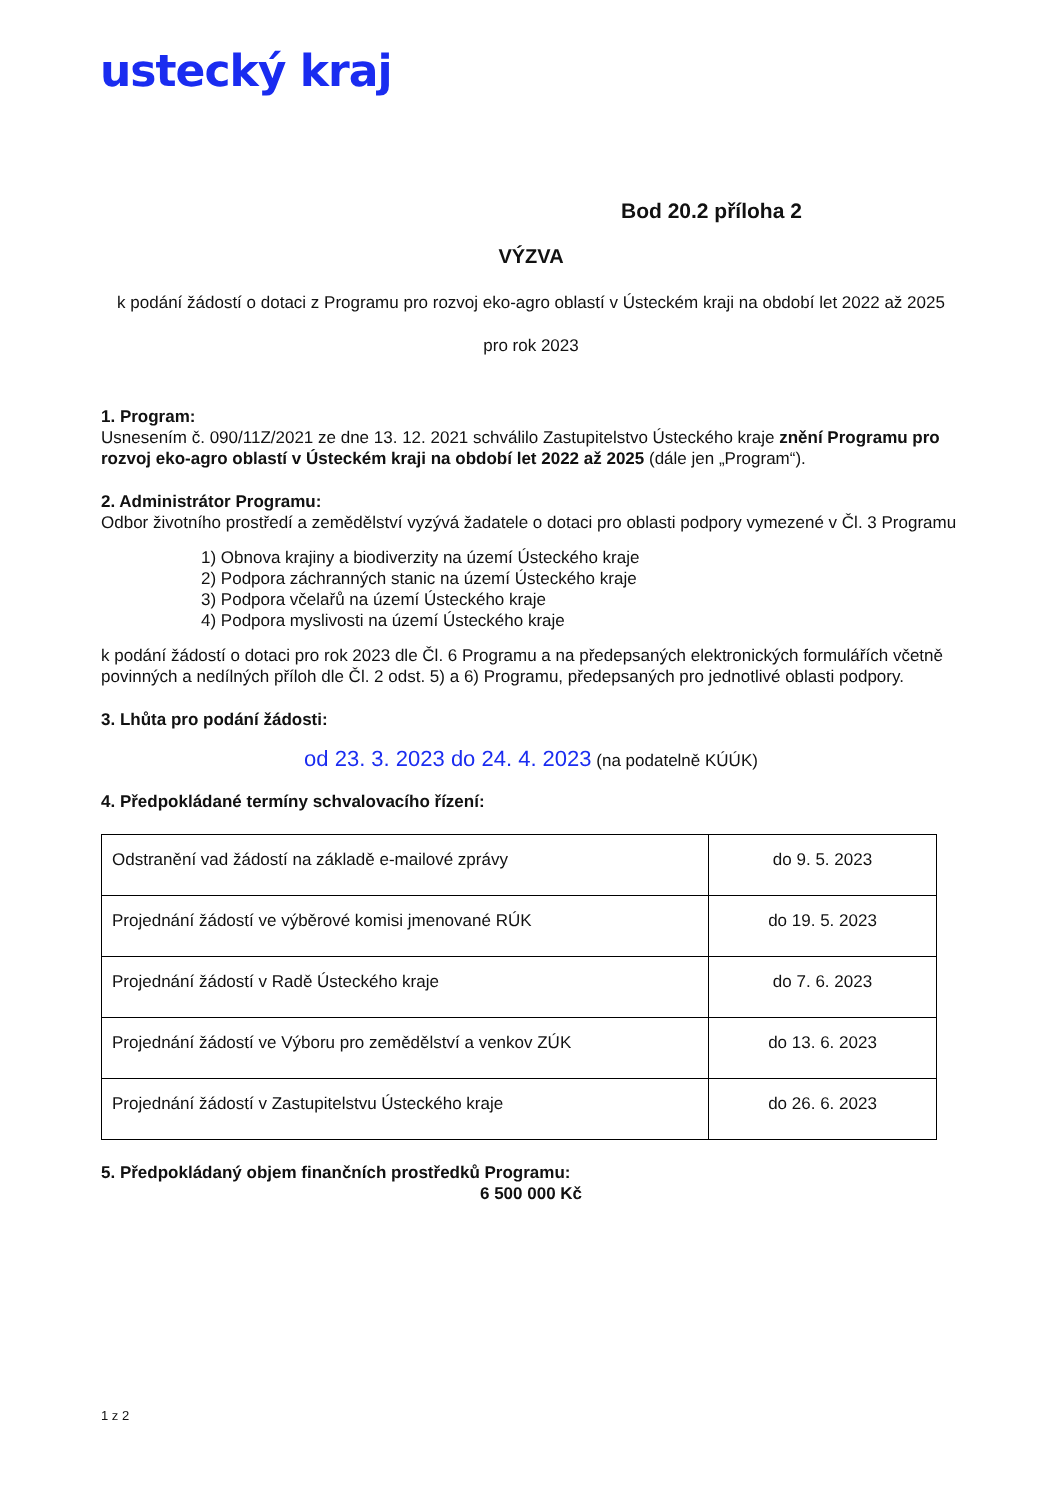ustecký kraj
Bod 20.2 příloha 2
VÝZVA
k podání žádostí o dotaci z Programu pro rozvoj eko-agro oblastí v Ústeckém kraji na období let 2022 až 2025
pro rok 2023
1. Program:
Usnesením č. 090/11Z/2021 ze dne 13. 12. 2021 schválilo Zastupitelstvo Ústeckého kraje znění Programu pro rozvoj eko-agro oblastí v Ústeckém kraji na období let 2022 až 2025 (dále jen „Program“).
2. Administrátor Programu:
Odbor životního prostředí a zemědělství vyzývá žadatele o dotaci pro oblasti podpory vymezené v Čl. 3 Programu
1) Obnova krajiny a biodiverzity na území Ústeckého kraje
2) Podpora záchranných stanic na území Ústeckého kraje
3) Podpora včelařů na území Ústeckého kraje
4) Podpora myslivosti na území Ústeckého kraje
k podání žádostí o dotaci pro rok 2023 dle Čl. 6 Programu a na předepsaných elektronických formulářích včetně povinných a nedílných příloh dle Čl. 2 odst. 5) a 6) Programu, předepsaných pro jednotlivé oblasti podpory.
3. Lhůta pro podání žádosti:
od 23. 3. 2023 do 24. 4. 2023 (na podatelně KÚÚK)
4. Předpokládané termíny schvalovacího řízení:
| Odstranění vad žádostí na základě e-mailové zprávy | do 9. 5. 2023 |
| Projednání žádostí ve výběrové komisi jmenované RÚK | do 19. 5. 2023 |
| Projednání žádostí v Radě Ústeckého kraje | do 7. 6. 2023 |
| Projednání žádostí ve Výboru pro zemědělství a venkov ZÚK | do 13. 6. 2023 |
| Projednání žádostí v Zastupitelstvu Ústeckého kraje | do 26. 6. 2023 |
5. Předpokládaný objem finančních prostředků Programu:
6 500 000 Kč
1 z 2